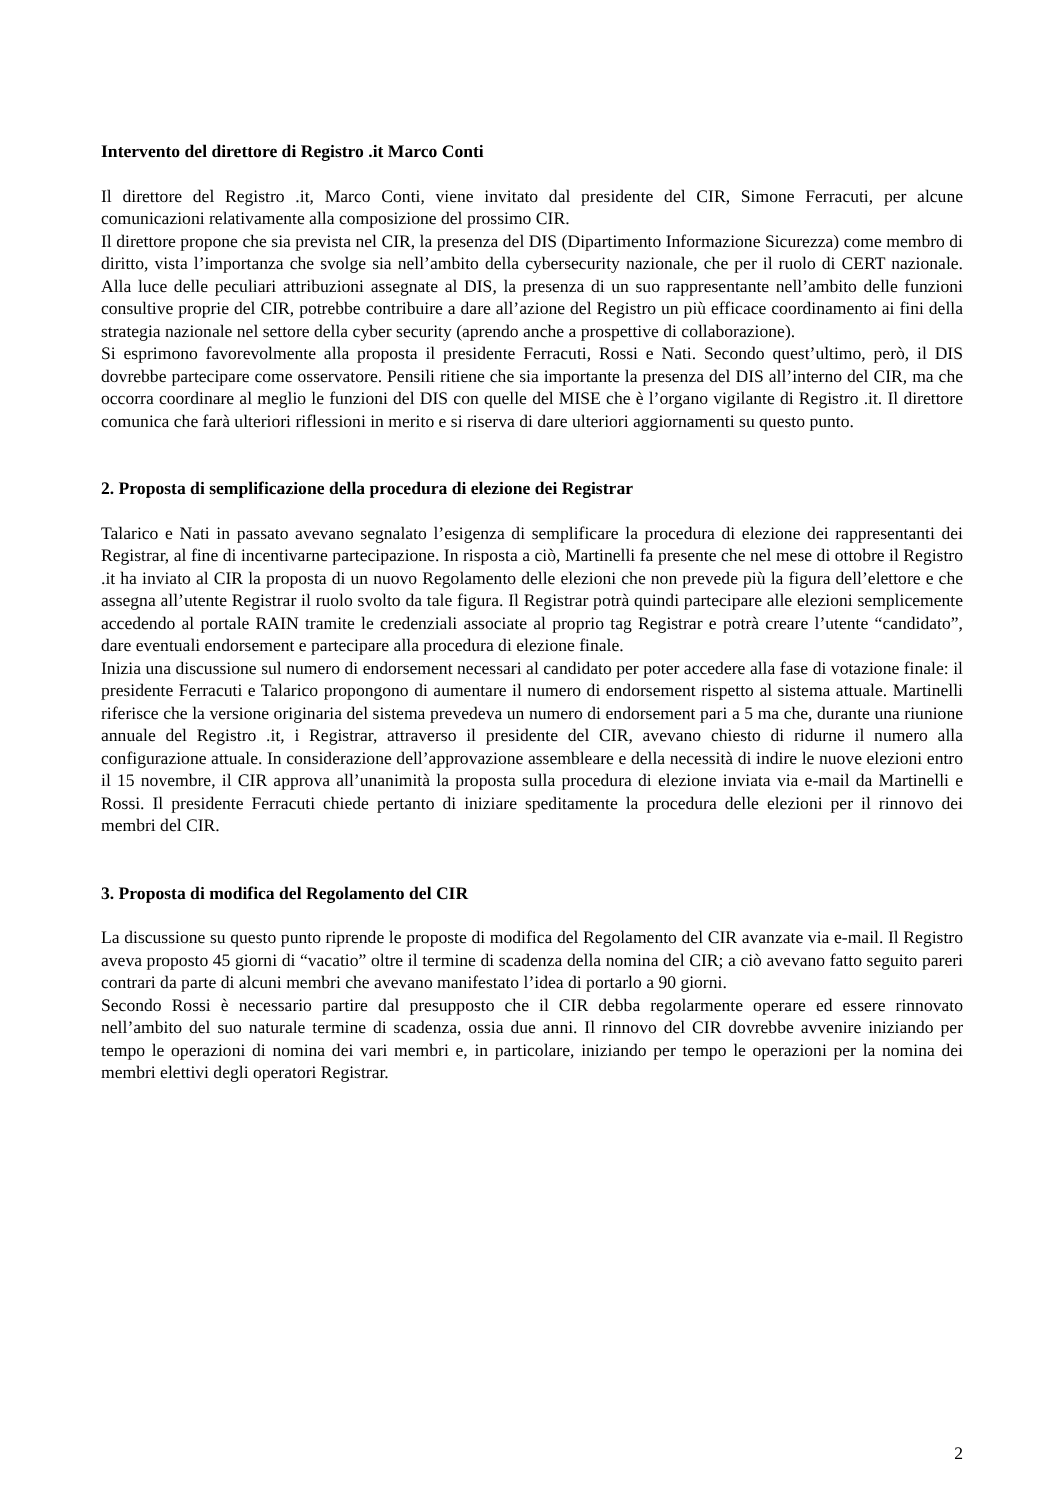Intervento del direttore di Registro .it Marco Conti
Il direttore del Registro .it, Marco Conti, viene invitato dal presidente del CIR, Simone Ferracuti, per alcune comunicazioni relativamente alla composizione del prossimo CIR.
Il direttore propone che sia prevista nel CIR, la presenza del DIS (Dipartimento Informazione Sicurezza) come membro di diritto, vista l’importanza che svolge sia nell’ambito della cybersecurity nazionale, che per il ruolo di CERT nazionale. Alla luce delle peculiari attribuzioni assegnate al DIS, la presenza di un suo rappresentante nell’ambito delle funzioni consultive proprie del CIR, potrebbe contribuire a dare all’azione del Registro un più efficace coordinamento ai fini della strategia nazionale nel settore della cyber security (aprendo anche a prospettive di collaborazione).
Si esprimono favorevolmente alla proposta il presidente Ferracuti, Rossi e Nati. Secondo quest’ultimo, però, il DIS dovrebbe partecipare come osservatore. Pensili ritiene che sia importante la presenza del DIS all’interno del CIR, ma che occorra coordinare al meglio le funzioni del DIS con quelle del MISE che è l’organo vigilante di Registro .it. Il direttore comunica che farà ulteriori riflessioni in merito e si riserva di dare ulteriori aggiornamenti su questo punto.
2. Proposta di semplificazione della procedura di elezione dei Registrar
Talarico e Nati in passato avevano segnalato l’esigenza di semplificare la procedura di elezione dei rappresentanti dei Registrar, al fine di incentivarne partecipazione. In risposta a ciò, Martinelli fa presente che nel mese di ottobre il Registro .it ha inviato al CIR la proposta di un nuovo Regolamento delle elezioni che non prevede più la figura dell’elettore e che assegna all’utente Registrar il ruolo svolto da tale figura. Il Registrar potrà quindi partecipare alle elezioni semplicemente accedendo al portale RAIN tramite le credenziali associate al proprio tag Registrar e potrà creare l’utente “candidato”, dare eventuali endorsement e partecipare alla procedura di elezione finale.
Inizia una discussione sul numero di endorsement necessari al candidato per poter accedere alla fase di votazione finale: il presidente Ferracuti e Talarico propongono di aumentare il numero di endorsement rispetto al sistema attuale. Martinelli riferisce che la versione originaria del sistema prevedeva un numero di endorsement pari a 5 ma che, durante una riunione annuale del Registro .it, i Registrar, attraverso il presidente del CIR, avevano chiesto di ridurne il numero alla configurazione attuale. In considerazione dell’approvazione assembleare e della necessità di indire le nuove elezioni entro il 15 novembre, il CIR approva all’unanimità la proposta sulla procedura di elezione inviata via e-mail da Martinelli e Rossi. Il presidente Ferracuti chiede pertanto di iniziare speditamente la procedura delle elezioni per il rinnovo dei membri del CIR.
3. Proposta di modifica del Regolamento del CIR
La discussione su questo punto riprende le proposte di modifica del Regolamento del CIR avanzate via e-mail. Il Registro aveva proposto 45 giorni di “vacatio” oltre il termine di scadenza della nomina del CIR; a ciò avevano fatto seguito pareri contrari da parte di alcuni membri che avevano manifestato l’idea di portarlo a 90 giorni.
Secondo Rossi è necessario partire dal presupposto che il CIR debba regolarmente operare ed essere rinnovato nell’ambito del suo naturale termine di scadenza, ossia due anni. Il rinnovo del CIR dovrebbe avvenire iniziando per tempo le operazioni di nomina dei vari membri e, in particolare, iniziando per tempo le operazioni per la nomina dei membri elettivi degli operatori Registrar.
2